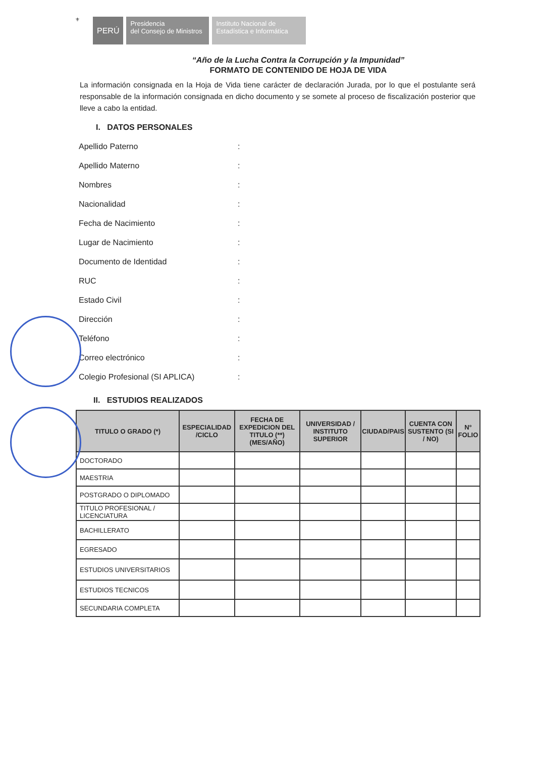⚜
PERÚ
Presidencia
del Consejo de Ministros
Instituto Nacional de
Estadística e Informática
“Año de la Lucha Contra la Corrupción y la Impunidad”
FORMATO DE CONTENIDO DE HOJA DE VIDA
La información consignada en la Hoja de Vida tiene carácter de declaración Jurada, por lo que el postulante será responsable de la información consignada en dicho documento y se somete al proceso de fiscalización posterior que lleve a cabo la entidad.
I. DATOS PERSONALES
Apellido Paterno:
Apellido Materno:
Nombres:
Nacionalidad:
Fecha de Nacimiento:
Lugar de Nacimiento:
Documento de Identidad:
RUC:
Estado Civil:
Dirección:
Teléfono:
Correo electrónico:
Colegio Profesional (SI APLICA):
II. ESTUDIOS REALIZADOS
| TITULO O GRADO (*) | ESPECIALIDAD /CICLO | FECHA DE EXPEDICION DEL TITULO (**) (MES/AÑO) | UNIVERSIDAD / INSTITUTO SUPERIOR | CIUDAD/PAIS | CUENTA CON SUSTENTO (SI / NO) | N° FOLIO |
| --- | --- | --- | --- | --- | --- | --- |
| DOCTORADO | | | | | | |
| MAESTRIA | | | | | | |
| POSTGRADO O DIPLOMADO | | | | | | |
| TITULO PROFESIONAL / LICENCIATURA | | | | | | |
| BACHILLERATO | | | | | | |
| EGRESADO | | | | | | |
| ESTUDIOS UNIVERSITARIOS | | | | | | |
| ESTUDIOS TECNICOS | | | | | | |
| SECUNDARIA COMPLETA | | | | | | |